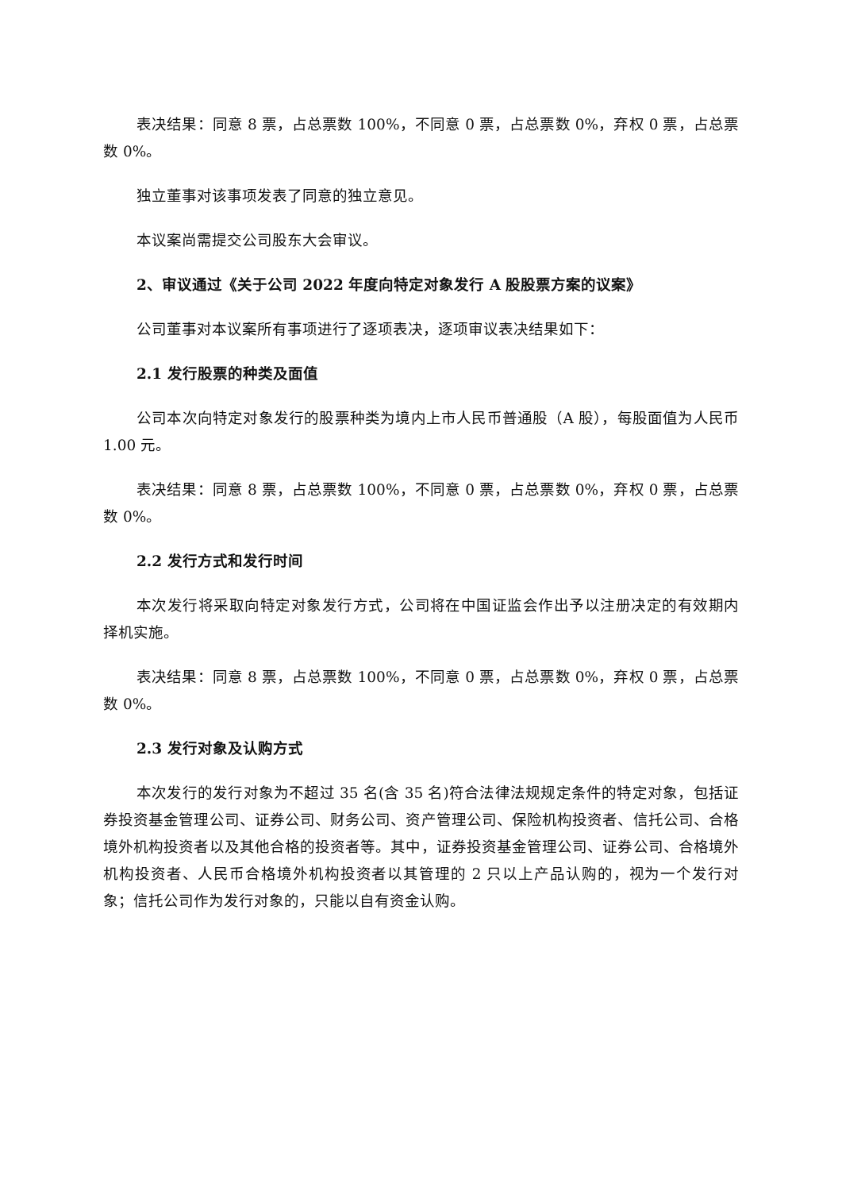表决结果：同意 8 票，占总票数 100%，不同意 0 票，占总票数 0%，弃权 0 票，占总票数 0%。
独立董事对该事项发表了同意的独立意见。
本议案尚需提交公司股东大会审议。
2、审议通过《关于公司 2022 年度向特定对象发行 A 股股票方案的议案》
公司董事对本议案所有事项进行了逐项表决，逐项审议表决结果如下：
2.1 发行股票的种类及面值
公司本次向特定对象发行的股票种类为境内上市人民币普通股（A 股），每股面值为人民币 1.00 元。
表决结果：同意 8 票，占总票数 100%，不同意 0 票，占总票数 0%，弃权 0 票，占总票数 0%。
2.2 发行方式和发行时间
本次发行将采取向特定对象发行方式，公司将在中国证监会作出予以注册决定的有效期内择机实施。
表决结果：同意 8 票，占总票数 100%，不同意 0 票，占总票数 0%，弃权 0 票，占总票数 0%。
2.3 发行对象及认购方式
本次发行的发行对象为不超过 35 名(含 35 名)符合法律法规规定条件的特定对象，包括证券投资基金管理公司、证券公司、财务公司、资产管理公司、保险机构投资者、信托公司、合格境外机构投资者以及其他合格的投资者等。其中，证券投资基金管理公司、证券公司、合格境外机构投资者、人民币合格境外机构投资者以其管理的 2 只以上产品认购的，视为一个发行对象；信托公司作为发行对象的，只能以自有资金认购。